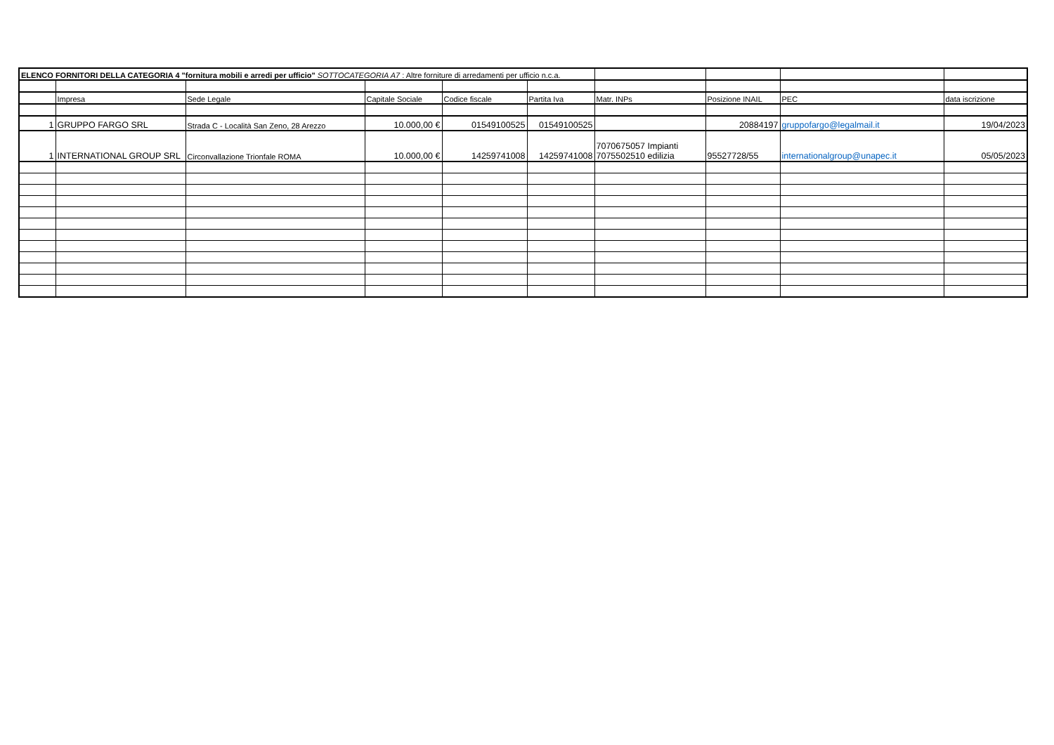| ELENCO FORNITORI DELLA CATEGORIA 4 "fornitura mobili e arredi per ufficio" SOTTOCATEGORIA A7 : Altre forniture di arredamenti per ufficio n.c.a. | | | | | | | | | |
| | Impresa | Sede Legale | Capitale Sociale | Codice fiscale | Partita Iva | Matr. INPs | Posizione INAIL | PEC | data iscrizione |
| 1 | GRUPPO FARGO SRL | Strada C - Località San Zeno, 28 Arezzo | 10.000,00 € | 01549100525 | 01549100525 | | 20884197 | gruppofargo@legalmail.it | 19/04/2023 |
| 1 | INTERNATIONAL GROUP SRL | Circonvallazione Trionfale ROMA | 10.000,00 € | 14259741008 | 14259741008 | 7070675057 Impianti 7075502510 edilizia | 95527728/55 | internationalgroup@unapec.it | 05/05/2023 |